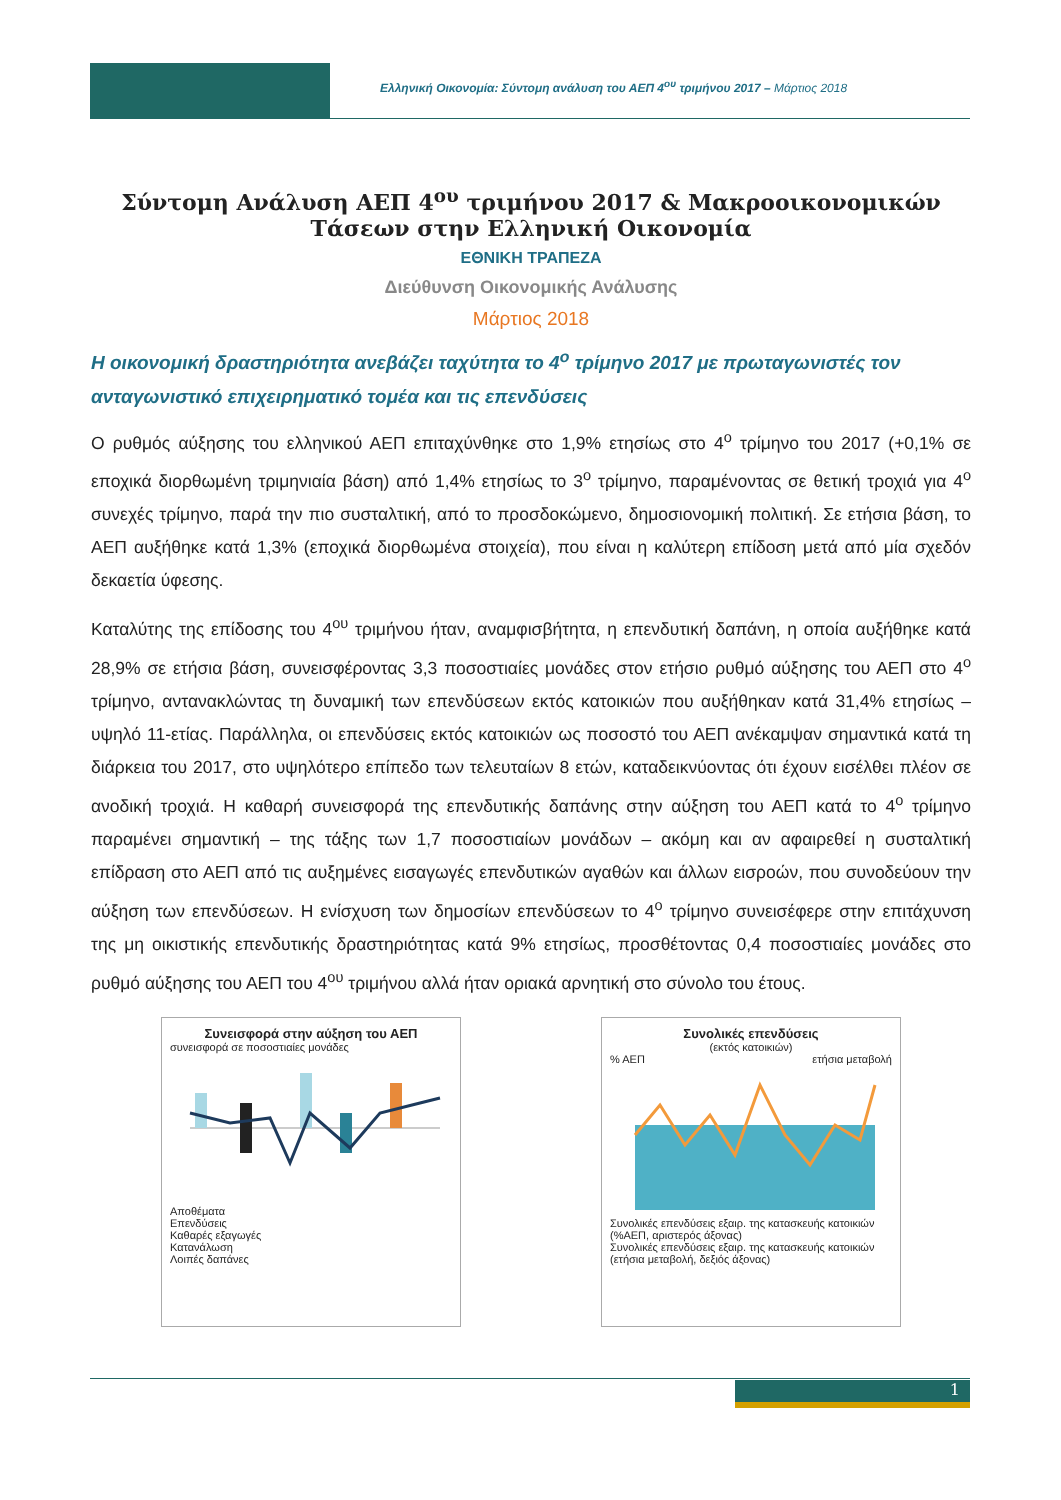Ελληνική Οικονομία: Σύντομη ανάλυση του ΑΕΠ 4<sup>ου</sup> τριμήνου 2017 – Μάρτιος 2018
Σύντομη Ανάλυση ΑΕΠ 4<sup>ου</sup> τριμήνου 2017 & Μακροοικονομικών Τάσεων στην Ελληνική Οικονομία
ΕΘΝΙΚΗ ΤΡΑΠΕΖΑ
Διεύθυνση Οικονομικής Ανάλυσης
Μάρτιος 2018
Η οικονομική δραστηριότητα ανεβάζει ταχύτητα το 4<sup>ο</sup> τρίμηνο 2017 με πρωταγωνιστές τον ανταγωνιστικό επιχειρηματικό τομέα και τις επενδύσεις
Ο ρυθμός αύξησης του ελληνικού ΑΕΠ επιταχύνθηκε στο 1,9% ετησίως στο 4<sup>ο</sup> τρίμηνο του 2017 (+0,1% σε εποχικά διορθωμένη τριμηνιαία βάση) από 1,4% ετησίως το 3<sup>ο</sup> τρίμηνο, παραμένοντας σε θετική τροχιά για 4<sup>ο</sup> συνεχές τρίμηνο, παρά την πιο συσταλτική, από το προσδοκώμενο, δημοσιονομική πολιτική. Σε ετήσια βάση, το ΑΕΠ αυξήθηκε κατά 1,3% (εποχικά διορθωμένα στοιχεία), που είναι η καλύτερη επίδοση μετά από μία σχεδόν δεκαετία ύφεσης.
Καταλύτης της επίδοσης του 4<sup>ου</sup> τριμήνου ήταν, αναμφισβήτητα, η επενδυτική δαπάνη, η οποία αυξήθηκε κατά 28,9% σε ετήσια βάση, συνεισφέροντας 3,3 ποσοστιαίες μονάδες στον ετήσιο ρυθμό αύξησης του ΑΕΠ στο 4<sup>ο</sup> τρίμηνο, αντανακλώντας τη δυναμική των επενδύσεων εκτός κατοικιών που αυξήθηκαν κατά 31,4% ετησίως – υψηλό 11-ετίας. Παράλληλα, οι επενδύσεις εκτός κατοικιών ως ποσοστό του ΑΕΠ ανέκαμψαν σημαντικά κατά τη διάρκεια του 2017, στο υψηλότερο επίπεδο των τελευταίων 8 ετών, καταδεικνύοντας ότι έχουν εισέλθει πλέον σε ανοδική τροχιά. Η καθαρή συνεισφορά της επενδυτικής δαπάνης στην αύξηση του ΑΕΠ κατά το 4<sup>ο</sup> τρίμηνο παραμένει σημαντική – της τάξης των 1,7 ποσοστιαίων μονάδων – ακόμη και αν αφαιρεθεί η συσταλτική επίδραση στο ΑΕΠ από τις αυξημένες εισαγωγές επενδυτικών αγαθών και άλλων εισροών, που συνοδεύουν την αύξηση των επενδύσεων. Η ενίσχυση των δημοσίων επενδύσεων το 4<sup>ο</sup> τρίμηνο συνεισέφερε στην επιτάχυνση της μη οικιστικής επενδυτικής δραστηριότητας κατά 9% ετησίως, προσθέτοντας 0,4 ποσοστιαίες μονάδες στο ρυθμό αύξησης του ΑΕΠ του 4<sup>ου</sup> τριμήνου αλλά ήταν οριακά αρνητική στο σύνολο του έτους.
Συνεισφορά στην αύξηση του ΑΕΠ
συνεισφορά σε ποσοστιαίες μονάδες
Αποθέματα
Επενδύσεις
Καθαρές εξαγωγές
Κατανάλωση
Λοιπές δαπάνες
Συνολικές επενδύσεις
(εκτός κατοικιών)
% ΑΕΠ ετήσια μεταβολή
Συνολικές επενδύσεις εξαιρ. της κατασκευής κατοικιών (%ΑΕΠ, αριστερός άξονας)
Συνολικές επενδύσεις εξαιρ. της κατασκευής κατοικιών (ετήσια μεταβολή, δεξιός άξονας)
1